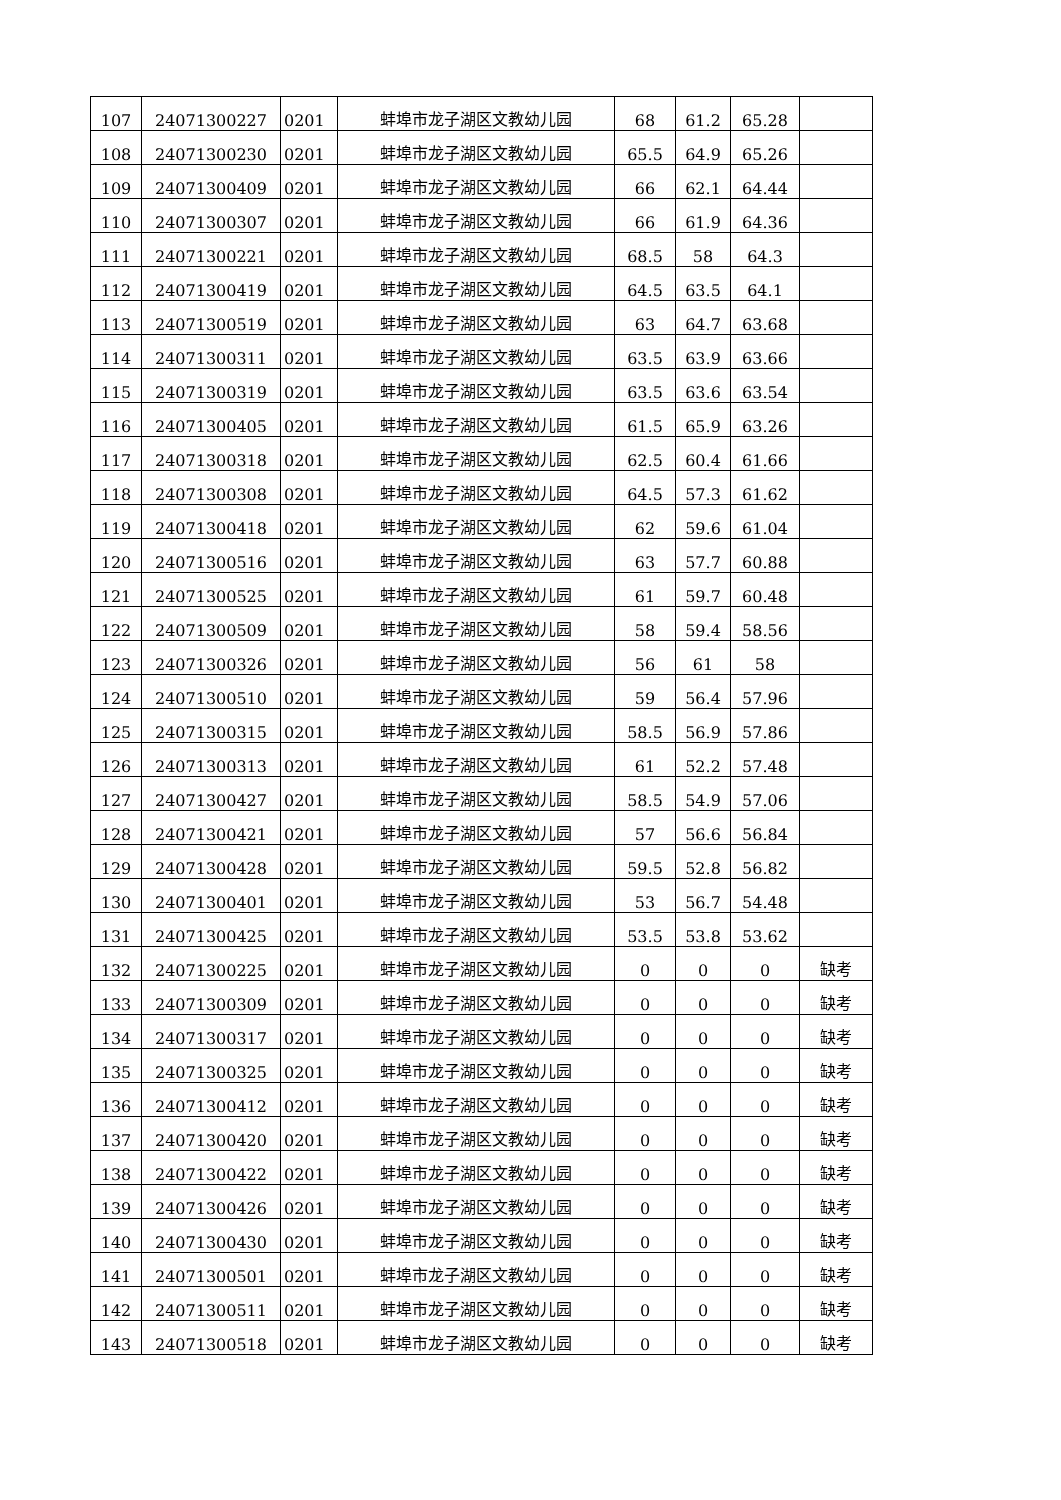| 107 | 24071300227 | 0201 | 蚌埠市龙子湖区文教幼儿园 | 68 | 61.2 | 65.28 | |
| 108 | 24071300230 | 0201 | 蚌埠市龙子湖区文教幼儿园 | 65.5 | 64.9 | 65.26 | |
| 109 | 24071300409 | 0201 | 蚌埠市龙子湖区文教幼儿园 | 66 | 62.1 | 64.44 | |
| 110 | 24071300307 | 0201 | 蚌埠市龙子湖区文教幼儿园 | 66 | 61.9 | 64.36 | |
| 111 | 24071300221 | 0201 | 蚌埠市龙子湖区文教幼儿园 | 68.5 | 58 | 64.3 | |
| 112 | 24071300419 | 0201 | 蚌埠市龙子湖区文教幼儿园 | 64.5 | 63.5 | 64.1 | |
| 113 | 24071300519 | 0201 | 蚌埠市龙子湖区文教幼儿园 | 63 | 64.7 | 63.68 | |
| 114 | 24071300311 | 0201 | 蚌埠市龙子湖区文教幼儿园 | 63.5 | 63.9 | 63.66 | |
| 115 | 24071300319 | 0201 | 蚌埠市龙子湖区文教幼儿园 | 63.5 | 63.6 | 63.54 | |
| 116 | 24071300405 | 0201 | 蚌埠市龙子湖区文教幼儿园 | 61.5 | 65.9 | 63.26 | |
| 117 | 24071300318 | 0201 | 蚌埠市龙子湖区文教幼儿园 | 62.5 | 60.4 | 61.66 | |
| 118 | 24071300308 | 0201 | 蚌埠市龙子湖区文教幼儿园 | 64.5 | 57.3 | 61.62 | |
| 119 | 24071300418 | 0201 | 蚌埠市龙子湖区文教幼儿园 | 62 | 59.6 | 61.04 | |
| 120 | 24071300516 | 0201 | 蚌埠市龙子湖区文教幼儿园 | 63 | 57.7 | 60.88 | |
| 121 | 24071300525 | 0201 | 蚌埠市龙子湖区文教幼儿园 | 61 | 59.7 | 60.48 | |
| 122 | 24071300509 | 0201 | 蚌埠市龙子湖区文教幼儿园 | 58 | 59.4 | 58.56 | |
| 123 | 24071300326 | 0201 | 蚌埠市龙子湖区文教幼儿园 | 56 | 61 | 58 | |
| 124 | 24071300510 | 0201 | 蚌埠市龙子湖区文教幼儿园 | 59 | 56.4 | 57.96 | |
| 125 | 24071300315 | 0201 | 蚌埠市龙子湖区文教幼儿园 | 58.5 | 56.9 | 57.86 | |
| 126 | 24071300313 | 0201 | 蚌埠市龙子湖区文教幼儿园 | 61 | 52.2 | 57.48 | |
| 127 | 24071300427 | 0201 | 蚌埠市龙子湖区文教幼儿园 | 58.5 | 54.9 | 57.06 | |
| 128 | 24071300421 | 0201 | 蚌埠市龙子湖区文教幼儿园 | 57 | 56.6 | 56.84 | |
| 129 | 24071300428 | 0201 | 蚌埠市龙子湖区文教幼儿园 | 59.5 | 52.8 | 56.82 | |
| 130 | 24071300401 | 0201 | 蚌埠市龙子湖区文教幼儿园 | 53 | 56.7 | 54.48 | |
| 131 | 24071300425 | 0201 | 蚌埠市龙子湖区文教幼儿园 | 53.5 | 53.8 | 53.62 | |
| 132 | 24071300225 | 0201 | 蚌埠市龙子湖区文教幼儿园 | 0 | 0 | 0 | 缺考 |
| 133 | 24071300309 | 0201 | 蚌埠市龙子湖区文教幼儿园 | 0 | 0 | 0 | 缺考 |
| 134 | 24071300317 | 0201 | 蚌埠市龙子湖区文教幼儿园 | 0 | 0 | 0 | 缺考 |
| 135 | 24071300325 | 0201 | 蚌埠市龙子湖区文教幼儿园 | 0 | 0 | 0 | 缺考 |
| 136 | 24071300412 | 0201 | 蚌埠市龙子湖区文教幼儿园 | 0 | 0 | 0 | 缺考 |
| 137 | 24071300420 | 0201 | 蚌埠市龙子湖区文教幼儿园 | 0 | 0 | 0 | 缺考 |
| 138 | 24071300422 | 0201 | 蚌埠市龙子湖区文教幼儿园 | 0 | 0 | 0 | 缺考 |
| 139 | 24071300426 | 0201 | 蚌埠市龙子湖区文教幼儿园 | 0 | 0 | 0 | 缺考 |
| 140 | 24071300430 | 0201 | 蚌埠市龙子湖区文教幼儿园 | 0 | 0 | 0 | 缺考 |
| 141 | 24071300501 | 0201 | 蚌埠市龙子湖区文教幼儿园 | 0 | 0 | 0 | 缺考 |
| 142 | 24071300511 | 0201 | 蚌埠市龙子湖区文教幼儿园 | 0 | 0 | 0 | 缺考 |
| 143 | 24071300518 | 0201 | 蚌埠市龙子湖区文教幼儿园 | 0 | 0 | 0 | 缺考 |